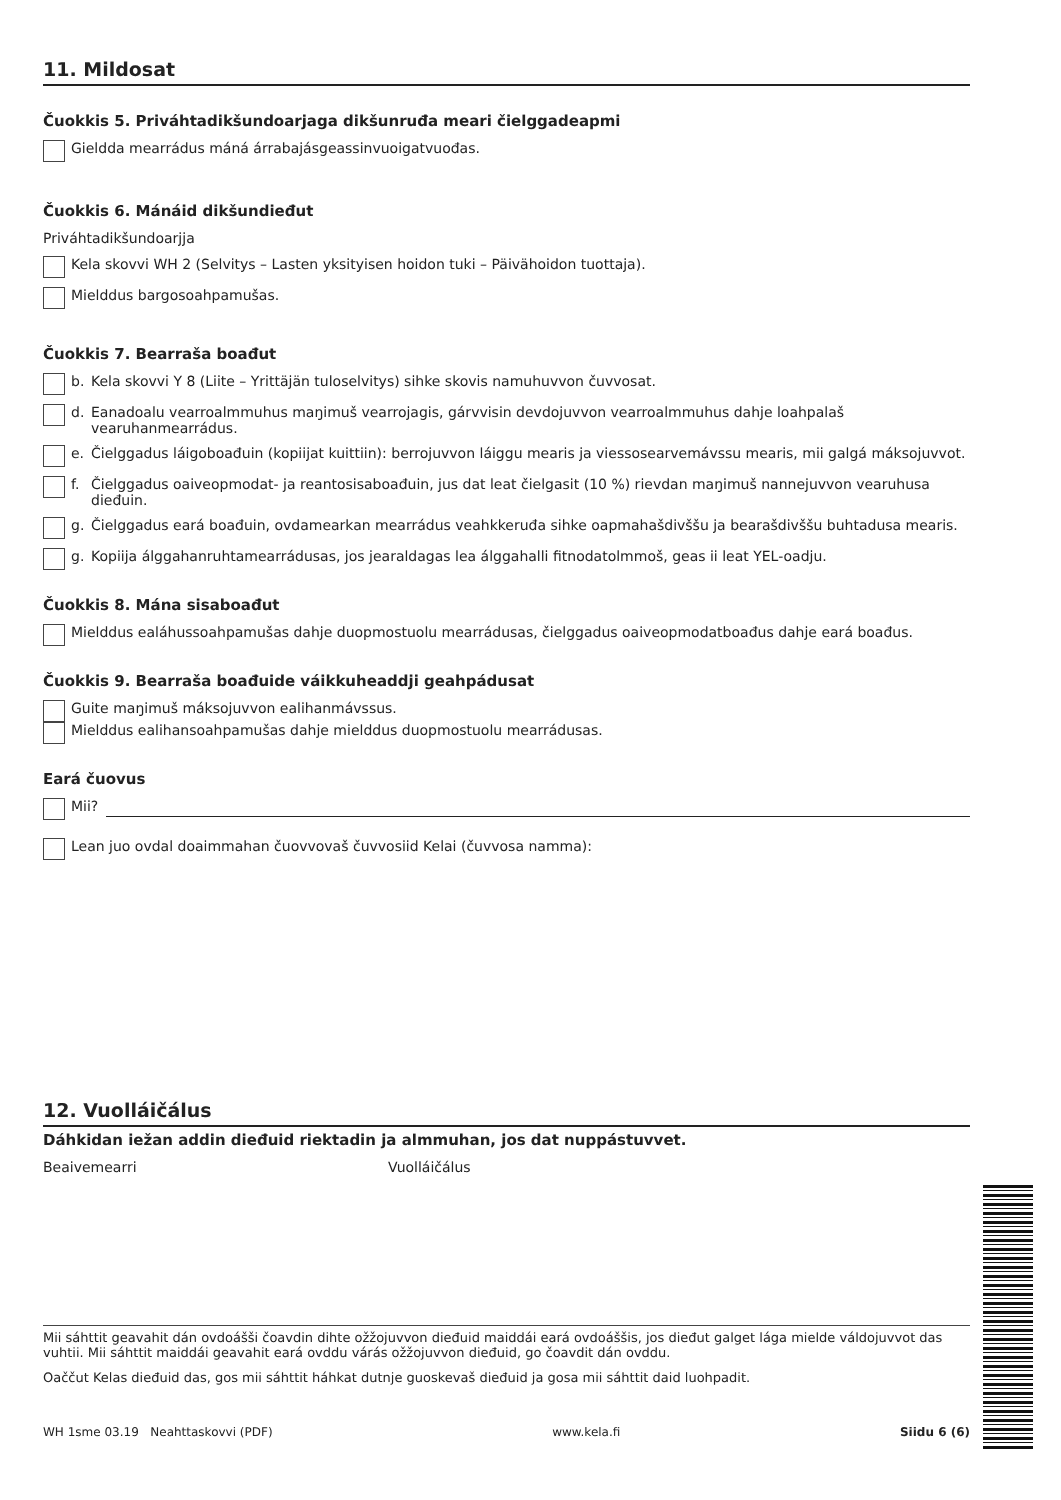11. Mildosat
Čuokkis 5. Priváhtadikšundoarjaga dikšunruđa meari čielggadeapmi
Gieldda mearrádus máná árrabajásgeassinvuoigatvuođas.
Čuokkis 6. Mánáid dikšundieđut
Priváhtadikšundoarjja
Kela skovvi WH 2 (Selvitys – Lasten yksityisen hoidon tuki – Päivähoidon tuottaja).
Mielddus bargosoahpamušas.
Čuokkis 7. Bearraša boađut
b. Kela skovvi Y 8 (Liite – Yrittäjän tuloselvitys) sihke skovis namuhuvvon čuvvosat.
d. Eanadoalu vearroalmmuhus maŋimuš vearrojagis, gárvvisin devdojuvvon vearroalmmuhus dahje loahpalaš vearuhanmearrádus.
e. Čielggadus láigoboađuin (kopiijat kuittiin): berrojuvvon láiggu mearis ja viessosearvemávssu mearis, mii galgá máksojuvvot.
f. Čielggadus oaiveopmodat- ja reantosisaboađuin, jus dat leat čielgasit (10 %) rievdan maŋimuš nannejuvvon vearuhusa dieđuin.
g. Čielggadus eará boađuin, ovdamearkan mearrádus veahkkeruđa sihke oapmahašdivššu ja bearašdivššu buhtadusa mearis.
g. Kopiija álggahanruhtamearrádusas, jos jearaldagas lea álggahalli fitnodatolmmoš, geas ii leat YEL-oadju.
Čuokkis 8. Mána sisaboađut
Mielddus ealáhussoahpamušas dahje duopmostuolu mearrádusas, čielggadus oaiveopmodatboađus dahje eará boađus.
Čuokkis 9. Bearraša boađuide váikkuheaddji geahpádusat
Guite maŋimuš máksojuvvon ealihanmávssus.
Mielddus ealihansoahpamušas dahje mielddus duopmostuolu mearrádusas.
Eará čuovus
Mii?
Lean juo ovdal doaimmahan čuovvovaš čuvvosiid Kelai (čuvvosa namma):
12. Vuolláičálus
Dáhkidan iežan addin dieđuid riektadin ja almmuhan, jos dat nuppástuvvet.
Beaivemearri Vuolláičálus
Mii sáhttit geavahit dán ovdoášši čoavdin dihte ožžojuvvon dieđuid maiddái eará ovdoáššis, jos dieđut galget lága mielde váldojuvvot das vuhtii. Mii sáhttit maiddái geavahit eará ovddu várás ožžojuvvon dieđuid, go čoavdit dán ovddu.
Oaččut Kelas dieđuid das, gos mii sáhttit háhkat dutnje guoskevaš dieđuid ja gosa mii sáhttit daid luohpadit.
WH 1sme 03.19 Neahttaskovvi (PDF) www.kela.fi Siidu 6 (6)